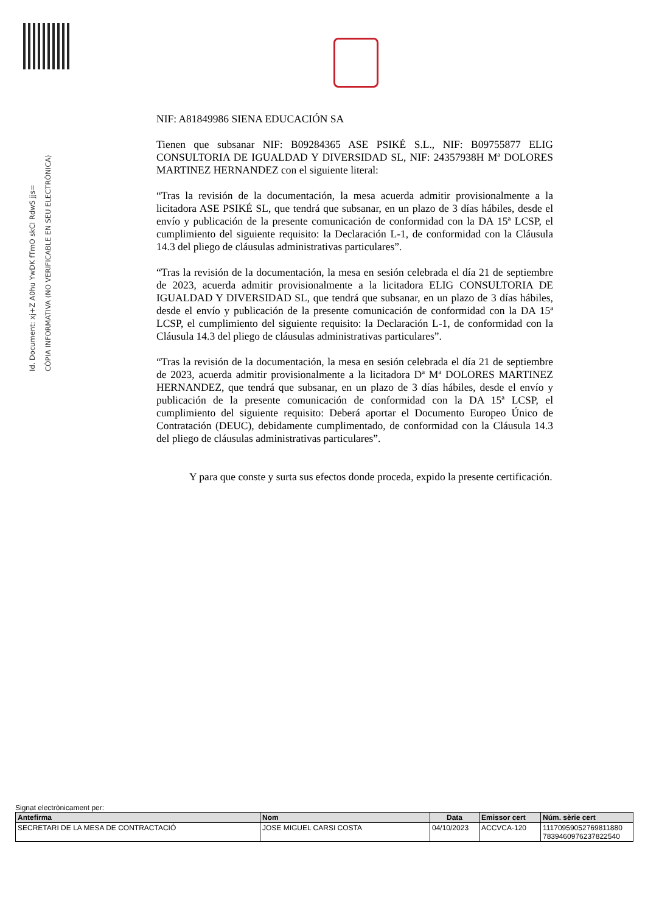Id. Document: xj+Z A0hu YwDK fTmO skCI RdwS jjs=
CÒPIA INFORMATIVA (NO VERIFICABLE EN SEU ELECTRÒNICA)
NIF: A81849986 SIENA EDUCACIÓN SA
Tienen que subsanar NIF: B09284365 ASE PSIKÉ S.L., NIF: B09755877 ELIG CONSULTORIA DE IGUALDAD Y DIVERSIDAD SL, NIF: 24357938H Mª DOLORES MARTINEZ HERNANDEZ con el siguiente literal:
“Tras la revisión de la documentación, la mesa acuerda admitir provisionalmente a la licitadora ASE PSIKÉ SL, que tendrá que subsanar, en un plazo de 3 días hábiles, desde el envío y publicación de la presente comunicación de conformidad con la DA 15ª LCSP, el cumplimiento del siguiente requisito: la Declaración L-1, de conformidad con la Cláusula 14.3 del pliego de cláusulas administrativas particulares”.
“Tras la revisión de la documentación, la mesa en sesión celebrada el día 21 de septiembre de 2023, acuerda admitir provisionalmente a la licitadora ELIG CONSULTORIA DE IGUALDAD Y DIVERSIDAD SL, que tendrá que subsanar, en un plazo de 3 días hábiles, desde el envío y publicación de la presente comunicación de conformidad con la DA 15ª LCSP, el cumplimiento del siguiente requisito: la Declaración L-1, de conformidad con la Cláusula 14.3 del pliego de cláusulas administrativas particulares”.
“Tras la revisión de la documentación, la mesa en sesión celebrada el día 21 de septiembre de 2023, acuerda admitir provisionalmente a la licitadora Dª Mª DOLORES MARTINEZ HERNANDEZ, que tendrá que subsanar, en un plazo de 3 días hábiles, desde el envío y publicación de la presente comunicación de conformidad con la DA 15ª LCSP, el cumplimiento del siguiente requisito: Deberá aportar el Documento Europeo Único de Contratación (DEUC), debidamente cumplimentado, de conformidad con la Cláusula 14.3 del pliego de cláusulas administrativas particulares”.
Y para que conste y surta sus efectos donde proceda, expido la presente certificación.
Signat electrònicament per:
| Antefirma | Nom | Data | Emissor cert | Núm. sèrie cert |
| --- | --- | --- | --- | --- |
| SECRETARI DE LA MESA DE CONTRACTACIÓ | JOSE MIGUEL CARSI COSTA | 04/10/2023 | ACCVCA-120 | 11170959052769811880 7839460976237822540 |